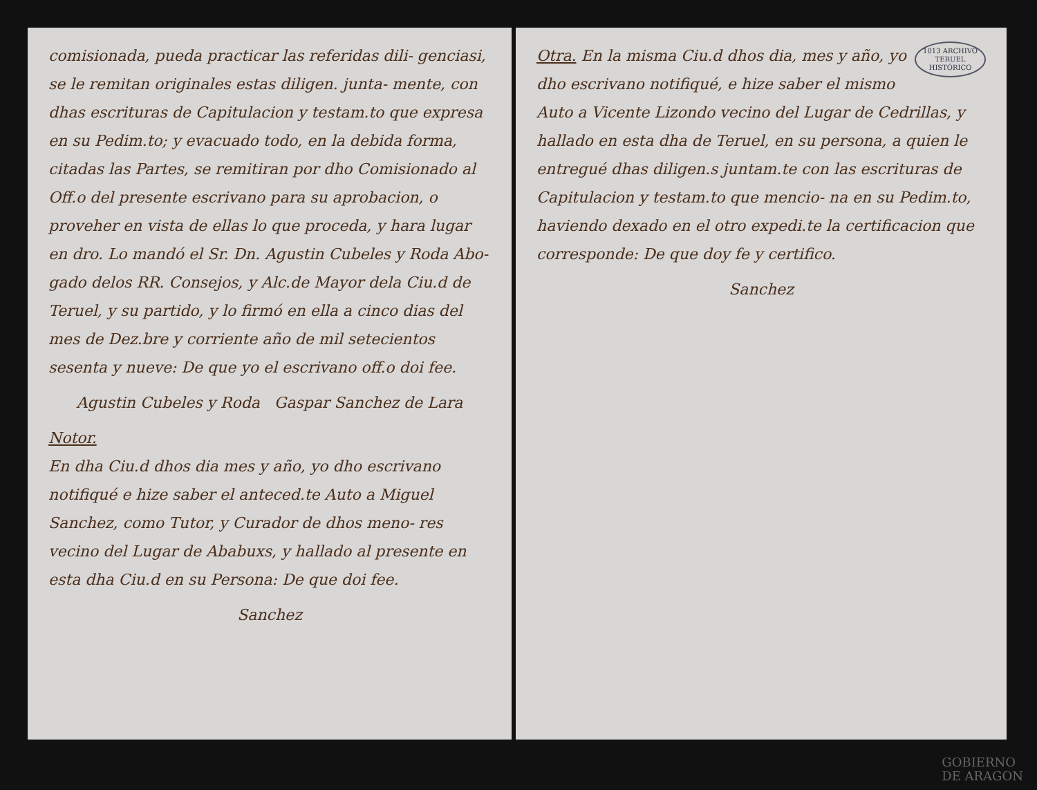comisionada, pueda practicar las referidas dili- genciasi, se le remitan originales estas diligen. junta- mente, con dhas escrituras de Capitulacion y testam.to que expresa en su Pedim.to; y evacuado todo, en la debida forma, citadas las Partes, se remitiran por dho Comisionado al Off.o del presente escrivano para su aprobacion, o proveher en vista de ellas lo que proceda, y hara lugar en dro. Lo mandó el Sr. Dn. Agustin Cubeles y Roda Abo- gado delos RR. Consejos, y Alc.de Mayor dela Ciu.d de Teruel, y su partido, y lo firmó en ella a cinco dias del mes de Dez.bre y corriente año de mil setecientos sesenta y nueve: De que yo el escrivano off.o doi fee.
Agustin Cubeles y Roda Gaspar Sanchez de Lara
Notor.
En dha Ciu.d dhos dia mes y año, yo dho escrivano notifiqué e hize saber el anteced.te Auto a Miguel Sanchez, como Tutor, y Curador de dhos meno- res vecino del Lugar de Ababuxs, y hallado al presente en esta dha Ciu.d en su Persona: De que doi fee.
Sanchez
1013 ARCHIVO
TERUEL
HISTÓRICO
Otra. En la misma Ciu.d dhos dia, mes y año, yo dho escrivano notifiqué, e hize saber el mismo Auto a Vicente Lizondo vecino del Lugar de Cedrillas, y hallado en esta dha de Teruel, en su persona, a quien le entregué dhas diligen.s juntam.te con las escrituras de Capitulacion y testam.to que mencio- na en su Pedim.to, haviendo dexado en el otro expedi.te la certificacion que corresponde: De que doy fe y certifico.
Sanchez
GOBIERNO
DE ARAGON